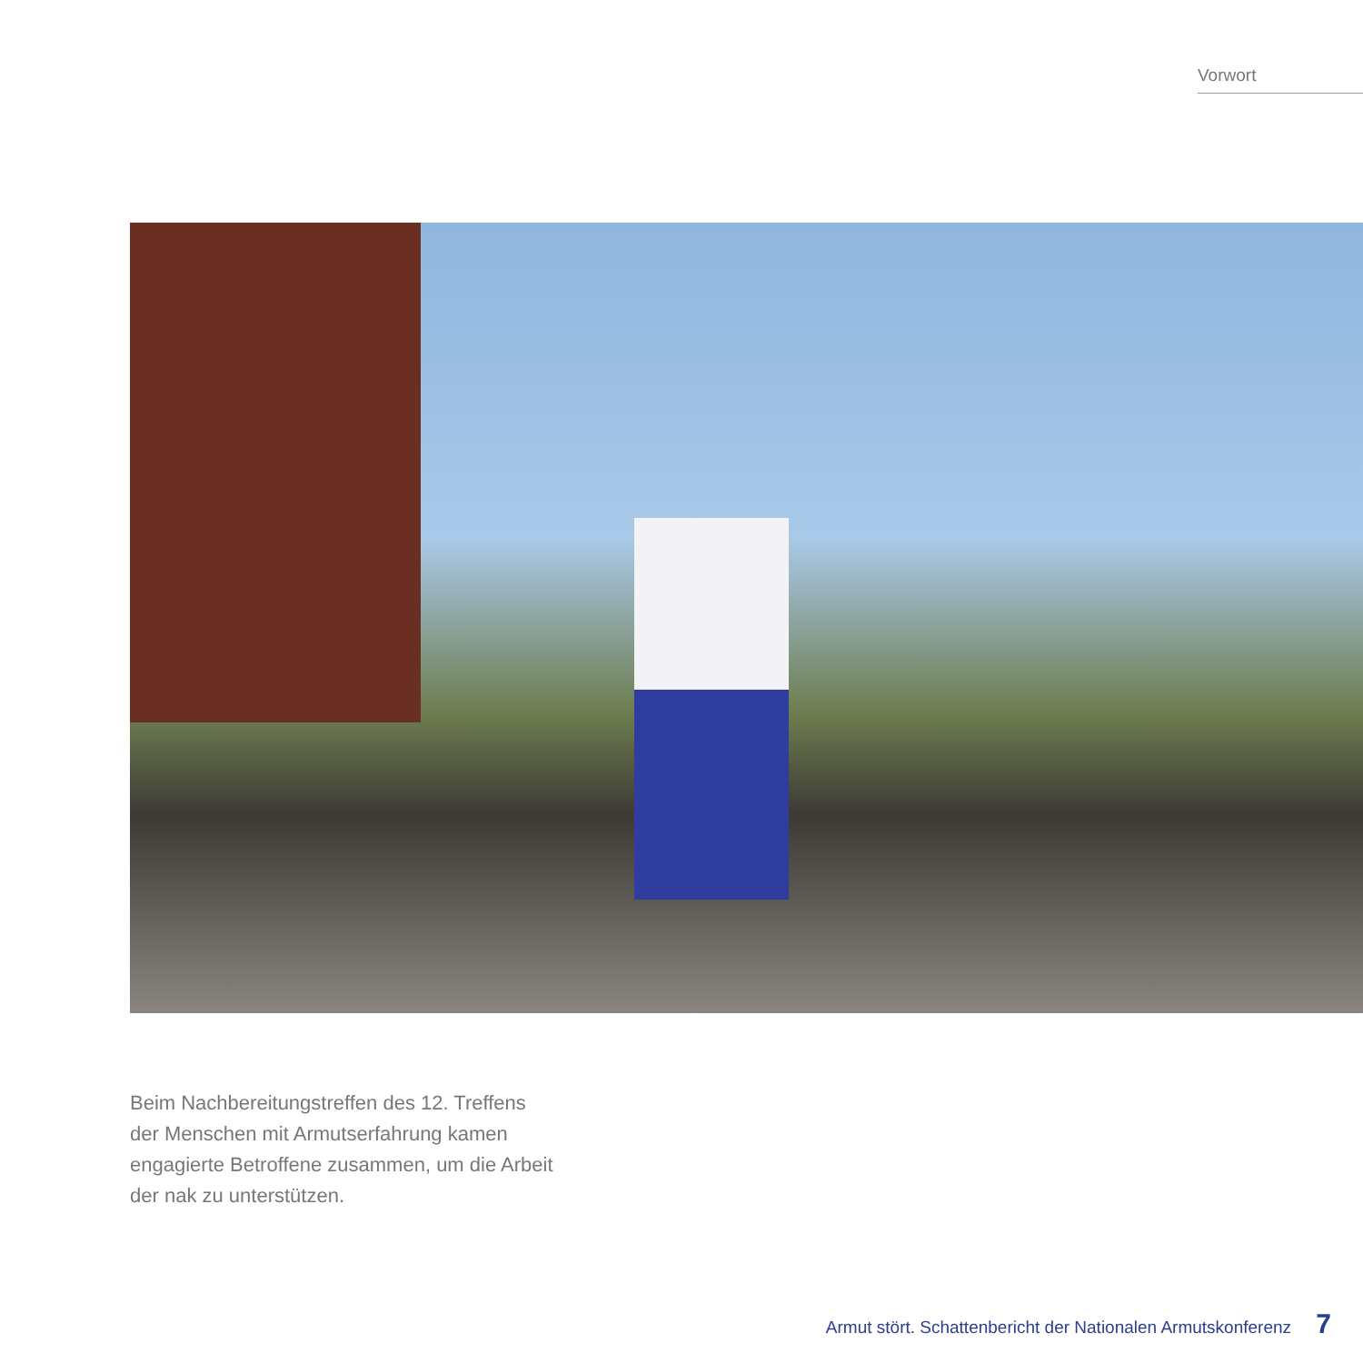Vorwort
Beim Nachbereitungstreffen des 12. Treffens der Menschen mit Armutserfahrung kamen engagierte Betroffene zusammen, um die Arbeit der nak zu unterstützen.
Armut stört. Schattenbericht der Nationalen Armutskonferenz 7